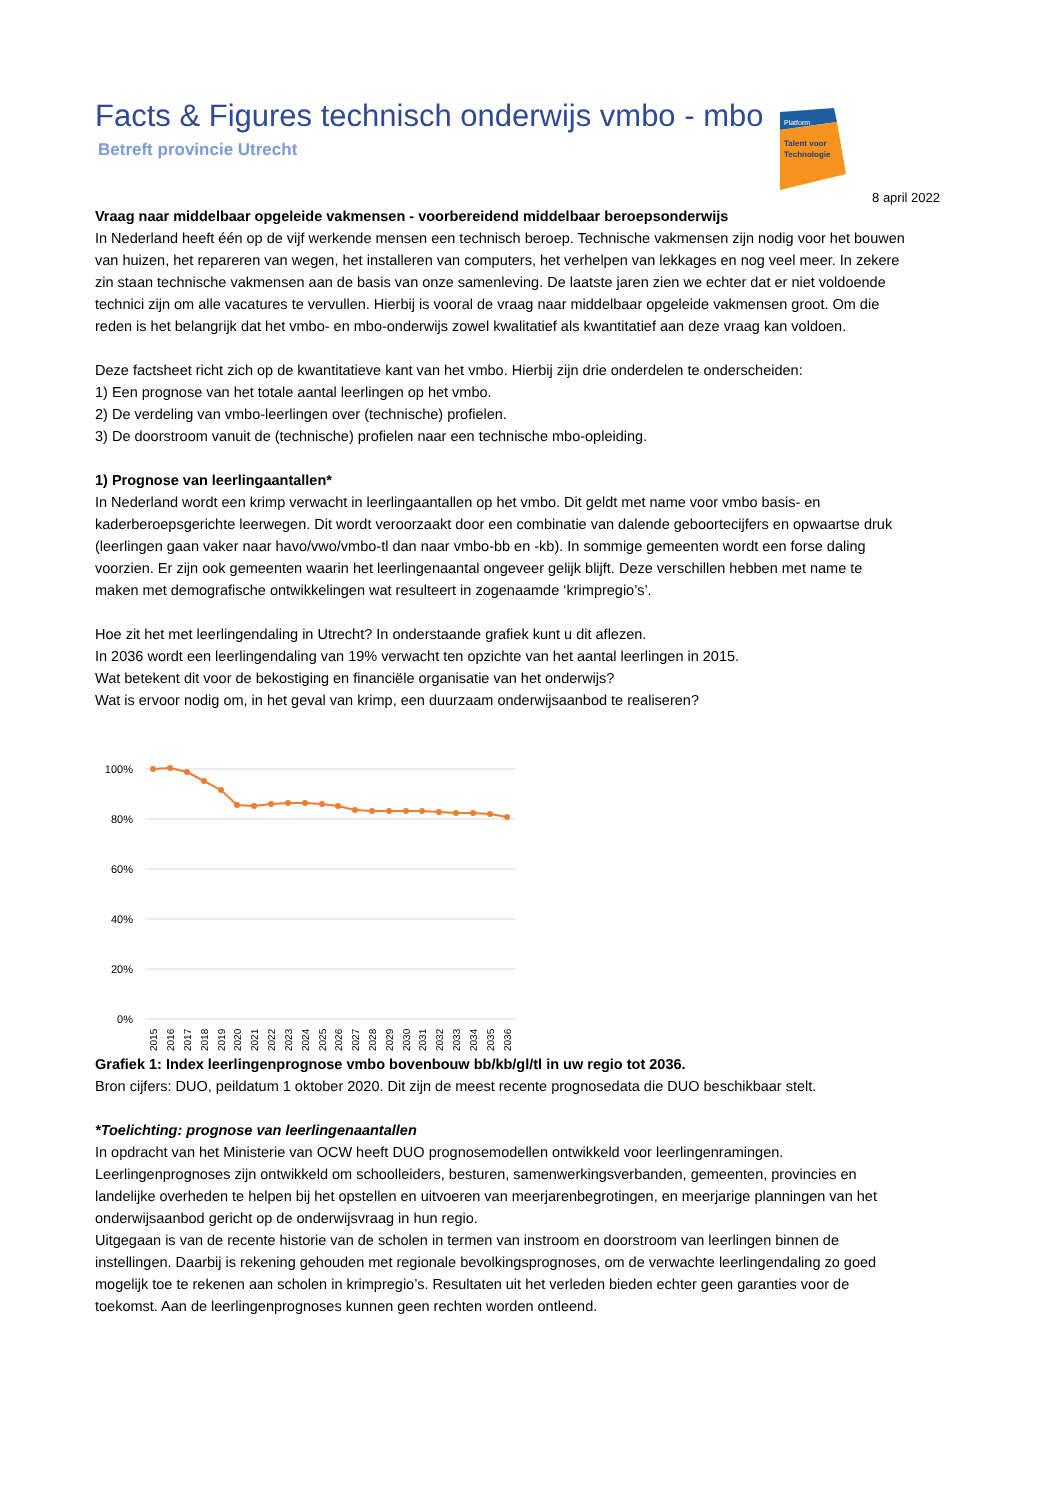Facts & Figures technisch onderwijs vmbo - mbo
Betreft provincie Utrecht
Platform
Talent voor
Technologie
8 april 2022
Vraag naar middelbaar opgeleide vakmensen - voorbereidend middelbaar beroepsonderwijs
In Nederland heeft één op de vijf werkende mensen een technisch beroep. Technische vakmensen zijn nodig voor het bouwen van huizen, het repareren van wegen, het installeren van computers, het verhelpen van lekkages en nog veel meer. In zekere zin staan technische vakmensen aan de basis van onze samenleving. De laatste jaren zien we echter dat er niet voldoende technici zijn om alle vacatures te vervullen. Hierbij is vooral de vraag naar middelbaar opgeleide vakmensen groot. Om die reden is het belangrijk dat het vmbo- en mbo-onderwijs zowel kwalitatief als kwantitatief aan deze vraag kan voldoen.
Deze factsheet richt zich op de kwantitatieve kant van het vmbo. Hierbij zijn drie onderdelen te onderscheiden:
1) Een prognose van het totale aantal leerlingen op het vmbo.
2) De verdeling van vmbo-leerlingen over (technische) profielen.
3) De doorstroom vanuit de (technische) profielen naar een technische mbo-opleiding.
1) Prognose van leerlingaantallen*
In Nederland wordt een krimp verwacht in leerlingaantallen op het vmbo. Dit geldt met name voor vmbo basis- en kaderberoepsgerichte leerwegen. Dit wordt veroorzaakt door een combinatie van dalende geboortecijfers en opwaartse druk (leerlingen gaan vaker naar havo/vwo/vmbo-tl dan naar vmbo-bb en -kb). In sommige gemeenten wordt een forse daling voorzien. Er zijn ook gemeenten waarin het leerlingenaantal ongeveer gelijk blijft. Deze verschillen hebben met name te maken met demografische ontwikkelingen wat resulteert in zogenaamde ‘krimpregio’s’.
Hoe zit het met leerlingendaling in Utrecht? In onderstaande grafiek kunt u dit aflezen.
In 2036 wordt een leerlingendaling van 19% verwacht ten opzichte van het aantal leerlingen in 2015.
Wat betekent dit voor de bekostiging en financiële organisatie van het onderwijs?
Wat is ervoor nodig om, in het geval van krimp, een duurzaam onderwijsaanbod te realiseren?
100%
80%
60%
40%
20%
0%
2015
2016
2017
2018
2019
2020
2021
2022
2023
2024
2025
2026
2027
2028
2029
2030
2031
2032
2033
2034
2035
2036
Grafiek 1: Index leerlingenprognose vmbo bovenbouw bb/kb/gl/tl in uw regio tot 2036.
Bron cijfers: DUO, peildatum 1 oktober 2020. Dit zijn de meest recente prognosedata die DUO beschikbaar stelt.
*Toelichting: prognose van leerlingenaantallen
In opdracht van het Ministerie van OCW heeft DUO prognosemodellen ontwikkeld voor leerlingenramingen. Leerlingenprognoses zijn ontwikkeld om schoolleiders, besturen, samenwerkingsverbanden, gemeenten, provincies en landelijke overheden te helpen bij het opstellen en uitvoeren van meerjarenbegrotingen, en meerjarige planningen van het onderwijsaanbod gericht op de onderwijsvraag in hun regio.
Uitgegaan is van de recente historie van de scholen in termen van instroom en doorstroom van leerlingen binnen de instellingen. Daarbij is rekening gehouden met regionale bevolkingsprognoses, om de verwachte leerlingendaling zo goed mogelijk toe te rekenen aan scholen in krimpregio’s. Resultaten uit het verleden bieden echter geen garanties voor de toekomst. Aan de leerlingenprognoses kunnen geen rechten worden ontleend.